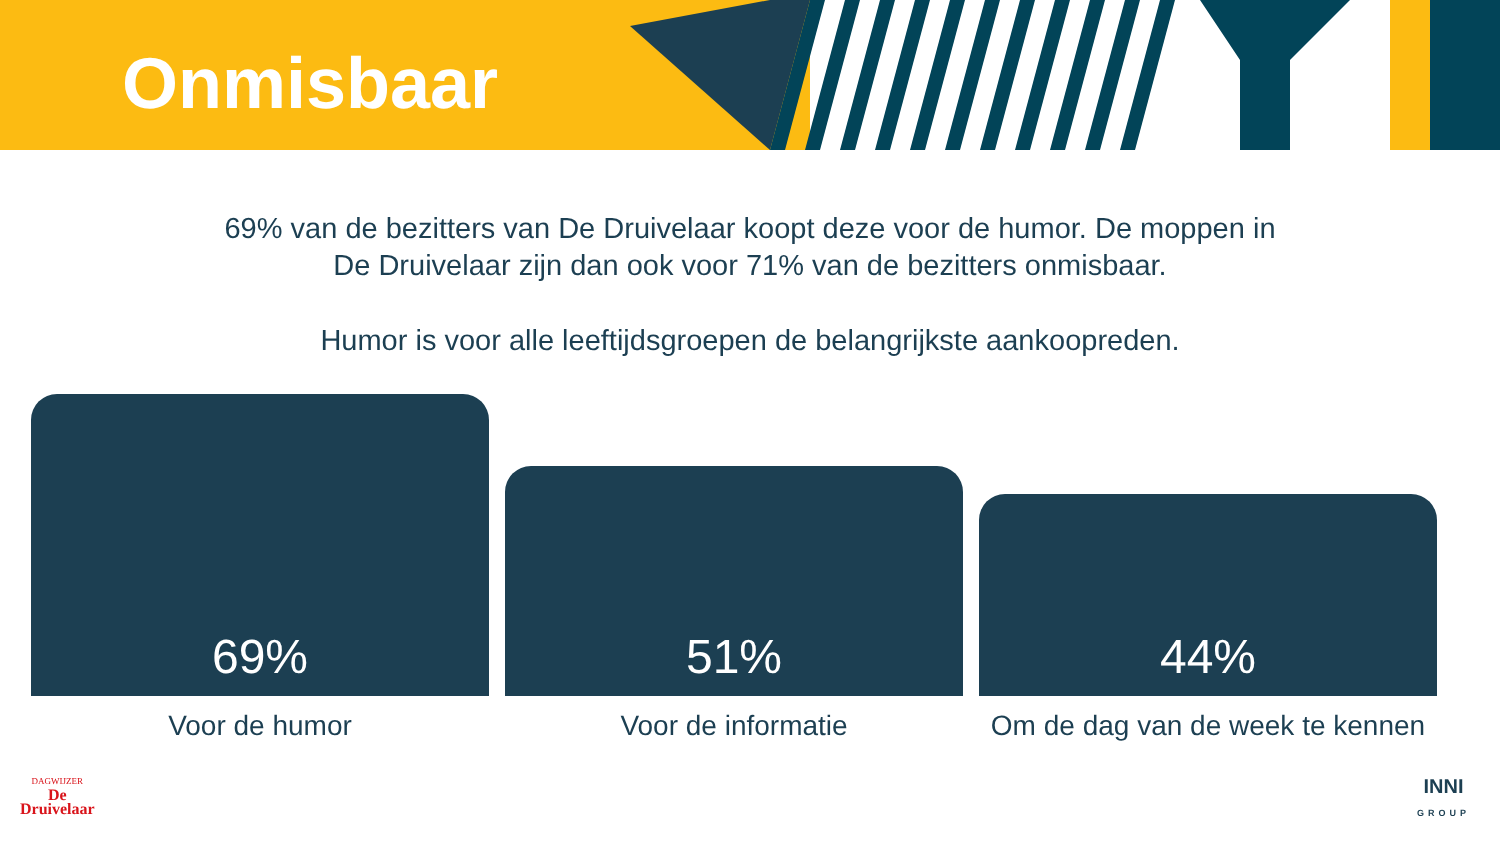Onmisbaar
69% van de bezitters van De Druivelaar koopt deze voor de humor. De moppen in
De Druivelaar zijn dan ook voor 71% van de bezitters onmisbaar.
Humor is voor alle leeftijdsgroepen de belangrijkste aankoopreden.
69%
51%
44%
Voor de humor Voor de informatie Om de dag van de week te kennen
DAGWIJZER
De
Druivelaar
INNI
GROUP